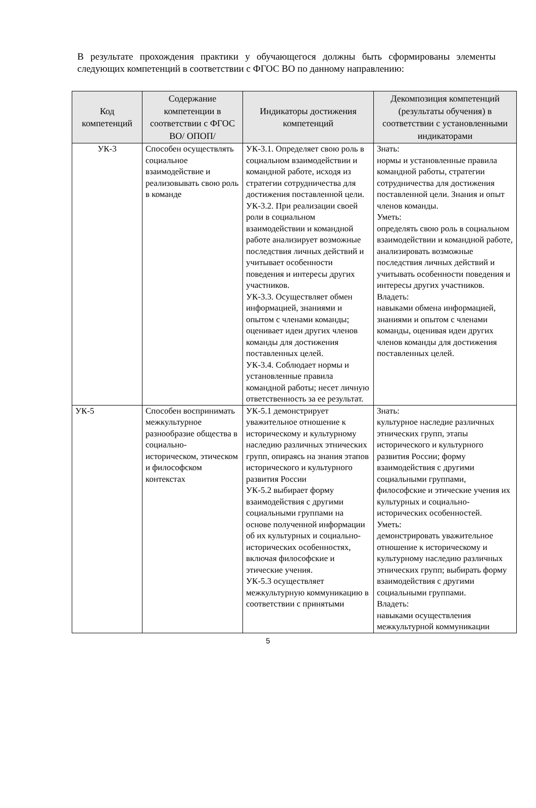В результате прохождения практики у обучающегося должны быть сформированы элементы следующих компетенций в соответствии с ФГОС ВО по данному направлению:
| Код компетенций | Содержание компетенции в соответствии с ФГОС ВО/ ОПОП/ | Индикаторы достижения компетенций | Декомпозиция компетенций (результаты обучения) в соответствии с установленными индикаторами |
| --- | --- | --- | --- |
| УК-3 | Способен осуществлять социальное взаимодействие и реализовывать свою роль в команде | УК-3.1. Определяет свою роль в социальном взаимодействии и командной работе, исходя из стратегии сотрудничества для достижения поставленной цели. УК-3.2. При реализации своей роли в социальном взаимодействии и командной работе анализирует возможные последствия личных действий и учитывает особенности поведения и интересы других участников. УК-3.3. Осуществляет обмен информацией, знаниями и опытом с членами команды; оценивает идеи других членов команды для достижения поставленных целей. УК-3.4. Соблюдает нормы и установленные правила командной работы; несет личную ответственность за ее результат. | Знать: нормы и установленные правила командной работы, стратегии сотрудничества для достижения поставленной цели. Знания и опыт членов команды. Уметь: определять свою роль в социальном взаимодействии и командной работе, анализировать возможные последствия личных действий и учитывать особенности поведения и интересы других участников. Владеть: навыками обмена информацией, знаниями и опытом с членами команды, оценивая идеи других членов команды для достижения поставленных целей. |
| УК-5 | Способен воспринимать межкультурное разнообразие общества в социально-историческом, этическом и философском контекстах | УК-5.1 демонстрирует уважительное отношение к историческому и культурному наследию различных этнических групп, опираясь на знания этапов исторического и культурного развития России УК-5.2 выбирает форму взаимодействия с другими социальными группами на основе полученной информации об их культурных и социально-исторических особенностях, включая философские и этические учения. УК-5.3 осуществляет межкультурную коммуникацию в соответствии с принятыми | Знать: культурное наследие различных этнических групп, этапы исторического и культурного развития России; форму взаимодействия с другими социальными группами, философские и этические учения их культурных и социально-исторических особенностей. Уметь: демонстрировать уважительное отношение к историческому и культурному наследию различных этнических групп; выбирать форму взаимодействия с другими социальными группами. Владеть: навыками осуществления межкультурной коммуникации |
5